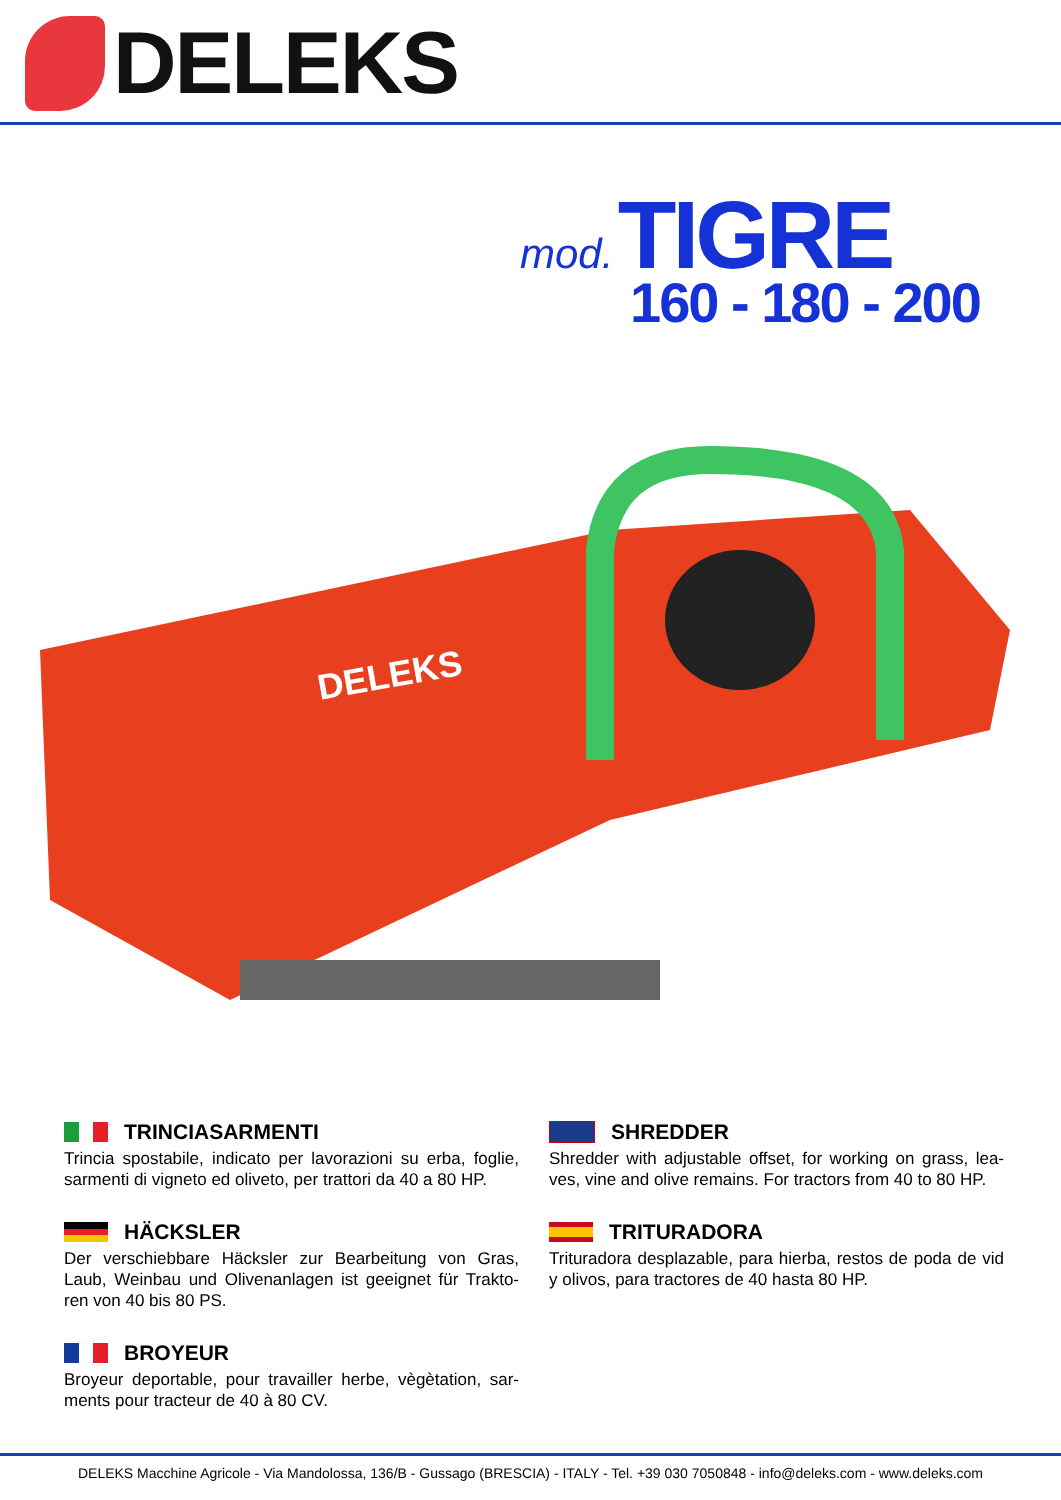DELEKS
mod. TIGRE
160 - 180 - 200
DELEKS
TRINCIASARMENTI
Trincia spostabile, indicato per lavorazioni su erba, foglie, sarmenti di vigneto ed oliveto, per trattori da 40 a 80 HP.
HÄCKSLER
Der verschiebbare Häcksler zur Bearbeitung von Gras, Laub, Weinbau und Olivenanlagen ist geeignet für Trakto-ren von 40 bis 80 PS.
BROYEUR
Broyeur deportable, pour travailler herbe, vègètation, sar-ments pour tracteur de 40 à 80 CV.
SHREDDER
Shredder with adjustable offset, for working on grass, lea-ves, vine and olive remains. For tractors from 40 to 80 HP.
TRITURADORA
Trituradora desplazable, para hierba, restos de poda de vid y olivos, para tractores de 40 hasta 80 HP.
DELEKS Macchine Agricole - Via Mandolossa, 136/B - Gussago (BRESCIA) - ITALY - Tel. +39 030 7050848 - info@deleks.com - www.deleks.com